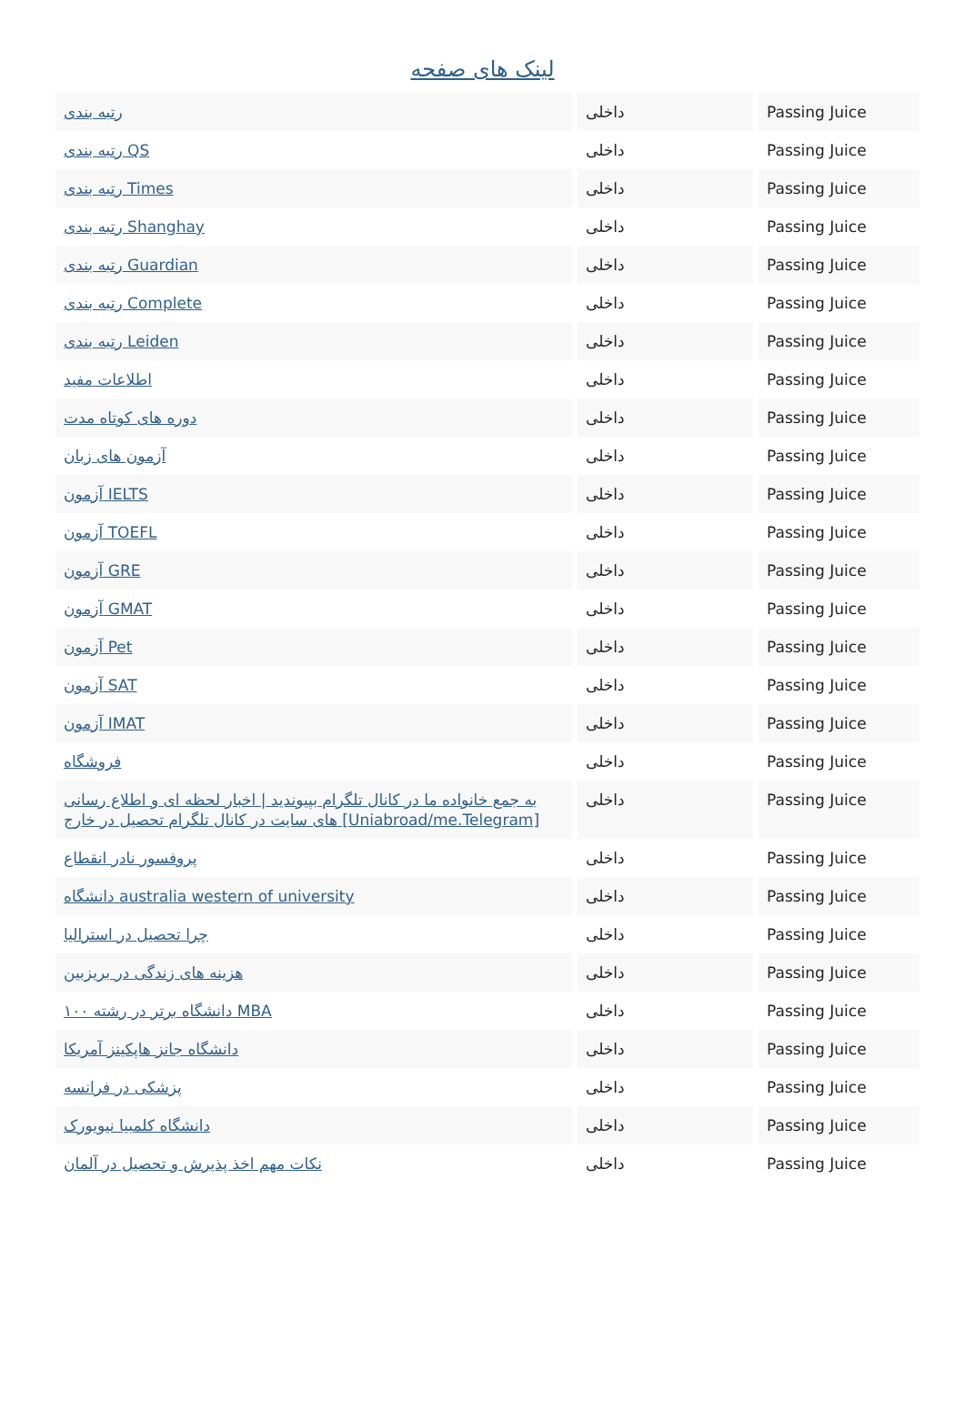لینک های صفحه
| رتبه بندی | داخلی | Passing Juice |
| رتبه بندی QS | داخلی | Passing Juice |
| رتبه بندی Times | داخلی | Passing Juice |
| رتبه بندی Shanghay | داخلی | Passing Juice |
| رتبه بندی Guardian | داخلی | Passing Juice |
| رتبه بندی Complete | داخلی | Passing Juice |
| رتبه بندی Leiden | داخلی | Passing Juice |
| اطلاعات مفید | داخلی | Passing Juice |
| دوره های کوتاه مدت | داخلی | Passing Juice |
| آزمون های زبان | داخلی | Passing Juice |
| آزمون IELTS | داخلی | Passing Juice |
| آزمون TOEFL | داخلی | Passing Juice |
| آزمون GRE | داخلی | Passing Juice |
| آزمون GMAT | داخلی | Passing Juice |
| آزمون Pet | داخلی | Passing Juice |
| آزمون SAT | داخلی | Passing Juice |
| آزمون IMAT | داخلی | Passing Juice |
| فروشگاه | داخلی | Passing Juice |
| به جمع خانواده ما در کانال تلگرام بپیوندید / اخبار لحظه ای و اطلاع رسانی های سایت در کانال تلگرام تحصیل در خارج [Uniabroad/me.Telegram] | داخلی | Passing Juice |
| پروفسور نادر انقطاع | داخلی | Passing Juice |
| دانشگاه australia western of university | داخلی | Passing Juice |
| چرا تحصیل در استرالیا | داخلی | Passing Juice |
| هزینه های زندگی در بریزبین | داخلی | Passing Juice |
| ۱۰۰ دانشگاه برتر در رشته MBA | داخلی | Passing Juice |
| دانشگاه جانز هاپکینز آمریکا | داخلی | Passing Juice |
| پزشکی در فرانسه | داخلی | Passing Juice |
| دانشگاه کلمبیا نیویورک | داخلی | Passing Juice |
| نکات مهم اخذ پذیرش و تحصیل در آلمان | داخلی | Passing Juice |